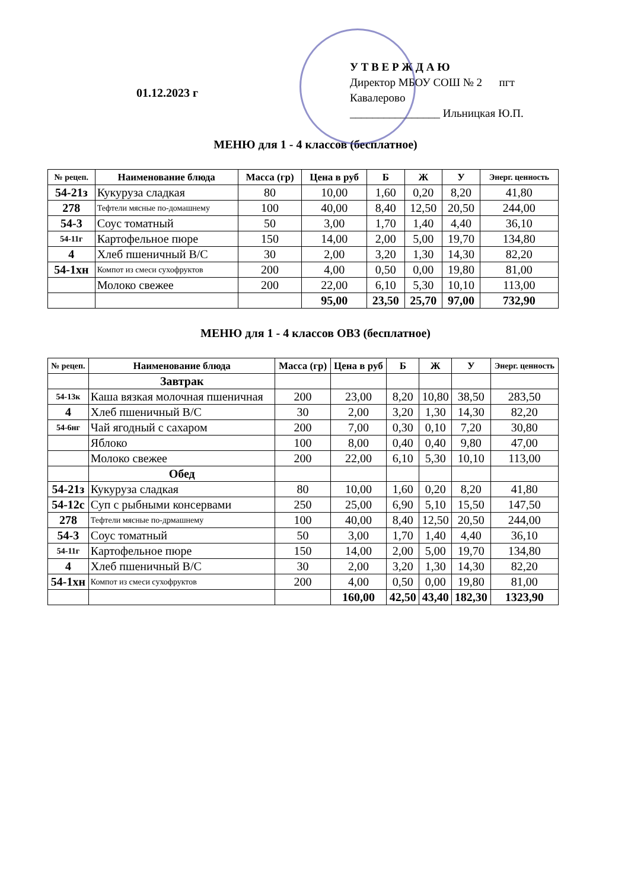01.12.2023 г
У Т В Е Р Ж Д А Ю
Директор МБОУ СОШ № 2 пгт Кавалерово
________________ Ильницкая Ю.П.
МЕНЮ для 1 - 4 классов (бесплатное)
| № рецеп. | Наименование блюда | Масса (гр) | Цена в руб | Б | Ж | У | Энерг. ценность |
| --- | --- | --- | --- | --- | --- | --- | --- |
| 54-21з | Кукуруза сладкая | 80 | 10,00 | 1,60 | 0,20 | 8,20 | 41,80 |
| 278 | Тефтели мясные по-домашнему | 100 | 40,00 | 8,40 | 12,50 | 20,50 | 244,00 |
| 54-3 | Соус томатный | 50 | 3,00 | 1,70 | 1,40 | 4,40 | 36,10 |
| 54-11г | Картофельное пюре | 150 | 14,00 | 2,00 | 5,00 | 19,70 | 134,80 |
| 4 | Хлеб пшеничный В/С | 30 | 2,00 | 3,20 | 1,30 | 14,30 | 82,20 |
| 54-1хн | Компот из смеси сухофруктов | 200 | 4,00 | 0,50 | 0,00 | 19,80 | 81,00 |
| | Молоко свежее | 200 | 22,00 | 6,10 | 5,30 | 10,10 | 113,00 |
| | | | 95,00 | 23,50 | 25,70 | 97,00 | 732,90 |
МЕНЮ для 1 - 4 классов ОВЗ (бесплатное)
| № рецеп. | Наименование блюда | Масса (гр) | Цена в руб | Б | Ж | У | Энерг. ценность |
| --- | --- | --- | --- | --- | --- | --- | --- |
| | Завтрак | | | | | | |
| 54-13к | Каша вязкая молочная пшеничная | 200 | 23,00 | 8,20 | 10,80 | 38,50 | 283,50 |
| 4 | Хлеб пшеничный В/С | 30 | 2,00 | 3,20 | 1,30 | 14,30 | 82,20 |
| 54-6нг | Чай ягодный с сахаром | 200 | 7,00 | 0,30 | 0,10 | 7,20 | 30,80 |
| | Яблоко | 100 | 8,00 | 0,40 | 0,40 | 9,80 | 47,00 |
| | Молоко свежее | 200 | 22,00 | 6,10 | 5,30 | 10,10 | 113,00 |
| | Обед | | | | | | |
| 54-21з | Кукуруза сладкая | 80 | 10,00 | 1,60 | 0,20 | 8,20 | 41,80 |
| 54-12с | Суп с рыбными консервами | 250 | 25,00 | 6,90 | 5,10 | 15,50 | 147,50 |
| 278 | Тефтели мясные по-дрмашнему | 100 | 40,00 | 8,40 | 12,50 | 20,50 | 244,00 |
| 54-3 | Соус томатный | 50 | 3,00 | 1,70 | 1,40 | 4,40 | 36,10 |
| 54-11г | Картофельное пюре | 150 | 14,00 | 2,00 | 5,00 | 19,70 | 134,80 |
| 4 | Хлеб пшеничный В/С | 30 | 2,00 | 3,20 | 1,30 | 14,30 | 82,20 |
| 54-1хн | Компот из смеси сухофруктов | 200 | 4,00 | 0,50 | 0,00 | 19,80 | 81,00 |
| | | | 160,00 | 42,50 | 43,40 | 182,30 | 1323,90 |